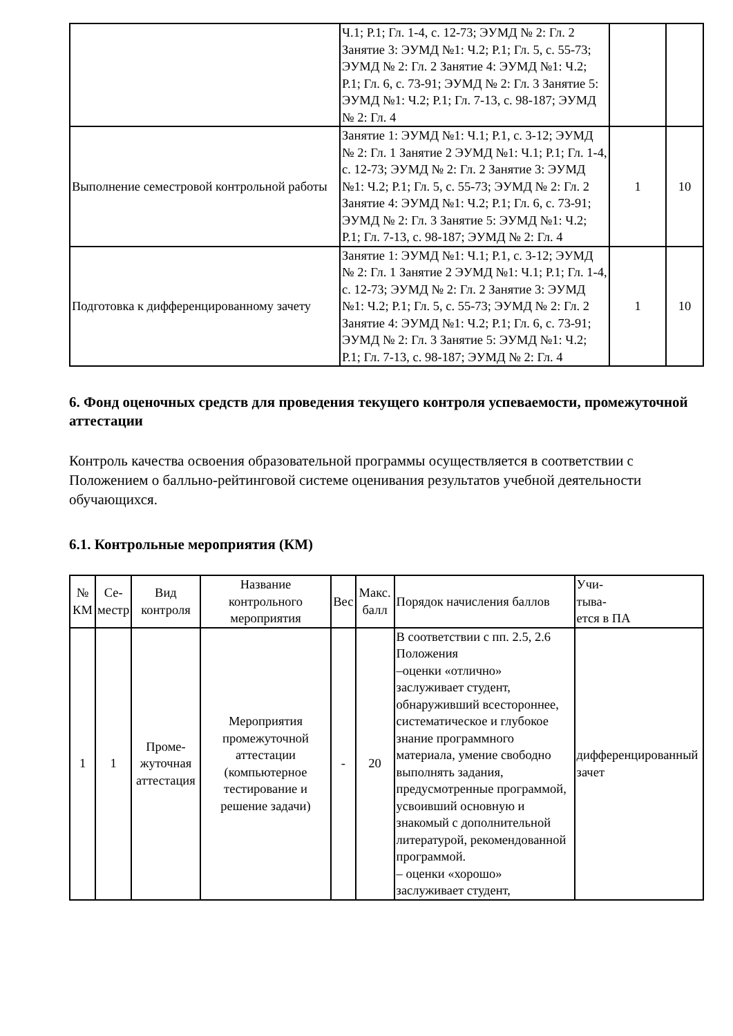| | Ч.1; Р.1; Гл. 1-4, с. 12-73; ЭУМД № 2: Гл. 2 Занятие 3: ЭУМД №1: Ч.2; Р.1; Гл. 5, с. 55-73; ЭУМД № 2: Гл. 2 Занятие 4: ЭУМД №1: Ч.2; Р.1; Гл. 6, с. 73-91; ЭУМД № 2: Гл. 3 Занятие 5: ЭУМД №1: Ч.2; Р.1; Гл. 7-13, с. 98-187; ЭУМД № 2: Гл. 4 | | |
| Выполнение семестровой контрольной работы | Занятие 1: ЭУМД №1: Ч.1; Р.1, с. 3-12; ЭУМД № 2: Гл. 1 Занятие 2 ЭУМД №1: Ч.1; Р.1; Гл. 1-4, с. 12-73; ЭУМД № 2: Гл. 2 Занятие 3: ЭУМД №1: Ч.2; Р.1; Гл. 5, с. 55-73; ЭУМД № 2: Гл. 2 Занятие 4: ЭУМД №1: Ч.2; Р.1; Гл. 6, с. 73-91; ЭУМД № 2: Гл. 3 Занятие 5: ЭУМД №1: Ч.2; Р.1; Гл. 7-13, с. 98-187; ЭУМД № 2: Гл. 4 | 1 | 10 |
| Подготовка к дифференцированному зачету | Занятие 1: ЭУМД №1: Ч.1; Р.1, с. 3-12; ЭУМД № 2: Гл. 1 Занятие 2 ЭУМД №1: Ч.1; Р.1; Гл. 1-4, с. 12-73; ЭУМД № 2: Гл. 2 Занятие 3: ЭУМД №1: Ч.2; Р.1; Гл. 5, с. 55-73; ЭУМД № 2: Гл. 2 Занятие 4: ЭУМД №1: Ч.2; Р.1; Гл. 6, с. 73-91; ЭУМД № 2: Гл. 3 Занятие 5: ЭУМД №1: Ч.2; Р.1; Гл. 7-13, с. 98-187; ЭУМД № 2: Гл. 4 | 1 | 10 |
6. Фонд оценочных средств для проведения текущего контроля успеваемости, промежуточной аттестации
Контроль качества освоения образовательной программы осуществляется в соответствии с Положением о балльно-рейтинговой системе оценивания результатов учебной деятельности обучающихся.
6.1. Контрольные мероприятия (КМ)
| № КМ | Се- местр | Вид контроля | Название контрольного мероприятия | Вес | Макс. балл | Порядок начисления баллов | Учи- тыва- ется в ПА |
| --- | --- | --- | --- | --- | --- | --- | --- |
| 1 | 1 | Проме- жуточная аттестация | Мероприятия промежуточной аттестации (компьютерное тестирование и решение задачи) | - | 20 | В соответствии с пп. 2.5, 2.6 Положения –оценки «отлично» заслуживает студент, обнаруживший всестороннее, систематическое и глубокое знание программного материала, умение свободно выполнять задания, предусмотренные программой, усвоивший основную и знакомый с дополнительной литературой, рекомендованной программой. – оценки «хорошо» заслуживает студент, | дифференцированный зачет |